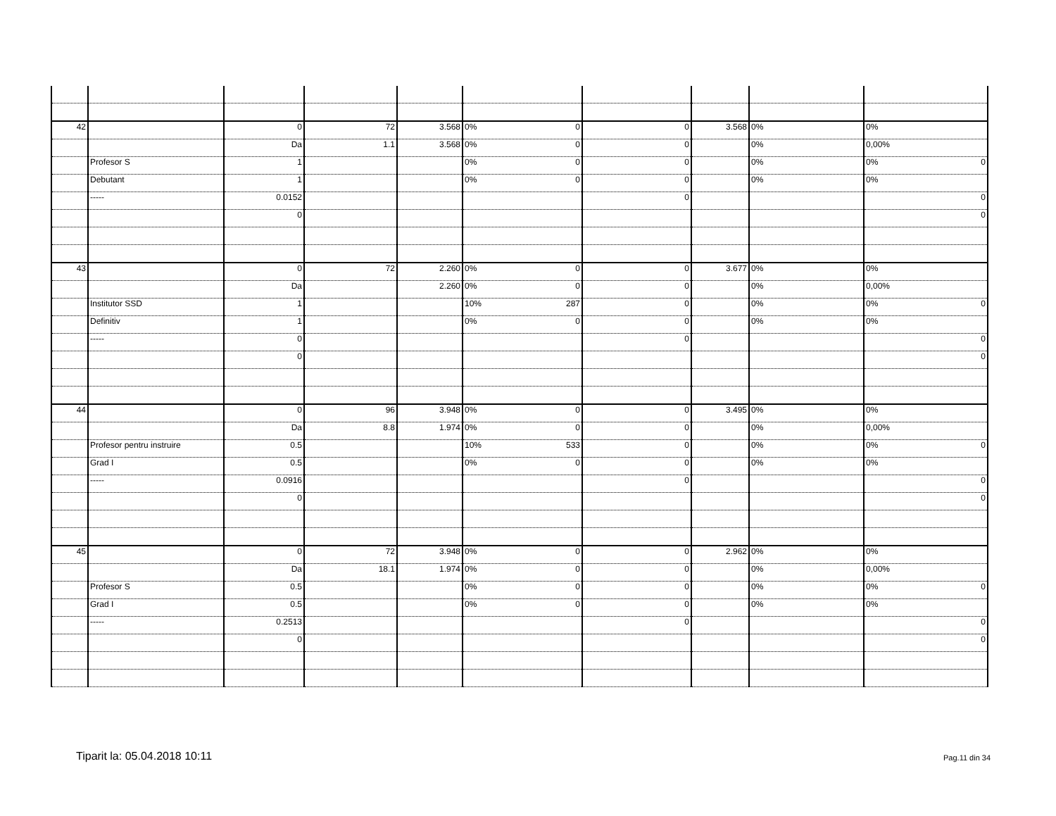| 42 | | 0 | 72 | 3.568 | 0% 0 | 0 | 3.568 | 0% | 0% |
| | | Da | 1.1 | 3.568 | 0% 0 | 0 | | 0% | 0,00% |
| | Profesor S | 1 | | | 0% 0 | 0 | | 0% | 0% 0 |
| | Debutant | 1 | | | 0% 0 | 0 | | 0% | 0% |
| | ----- | 0.0152 | | | | 0 | | | 0 |
| | | 0 | | | | | | | 0 |
| 43 | | 0 | 72 | 2.260 | 0% 0 | 0 | 3.677 | 0% | 0% |
| | | Da | | 2.260 | 0% 0 | 0 | | 0% | 0,00% |
| | Institutor SSD | 1 | | | 10% 287 | 0 | | 0% | 0% 0 |
| | Definitiv | 1 | | | 0% 0 | 0 | | 0% | 0% |
| | ----- | 0 | | | | 0 | | | 0 |
| | | 0 | | | | | | | 0 |
| 44 | | 0 | 96 | 3.948 | 0% 0 | 0 | 3.495 | 0% | 0% |
| | | Da | 8.8 | 1.974 | 0% 0 | 0 | | 0% | 0,00% |
| | Profesor pentru instruire | 0.5 | | | 10% 533 | 0 | | 0% | 0% 0 |
| | Grad I | 0.5 | | | 0% 0 | 0 | | 0% | 0% |
| | ----- | 0.0916 | | | | 0 | | | 0 |
| | | 0 | | | | | | | 0 |
| 45 | | 0 | 72 | 3.948 | 0% 0 | 0 | 2.962 | 0% | 0% |
| | | Da | 18.1 | 1.974 | 0% 0 | 0 | | 0% | 0,00% |
| | Profesor S | 0.5 | | | 0% 0 | 0 | | 0% | 0% 0 |
| | Grad I | 0.5 | | | 0% 0 | 0 | | 0% | 0% |
| | ----- | 0.2513 | | | | 0 | | | 0 |
| | | 0 | | | | | | | 0 |
Tiparit la: 05.04.2018 10:11 Pag.11 din 34